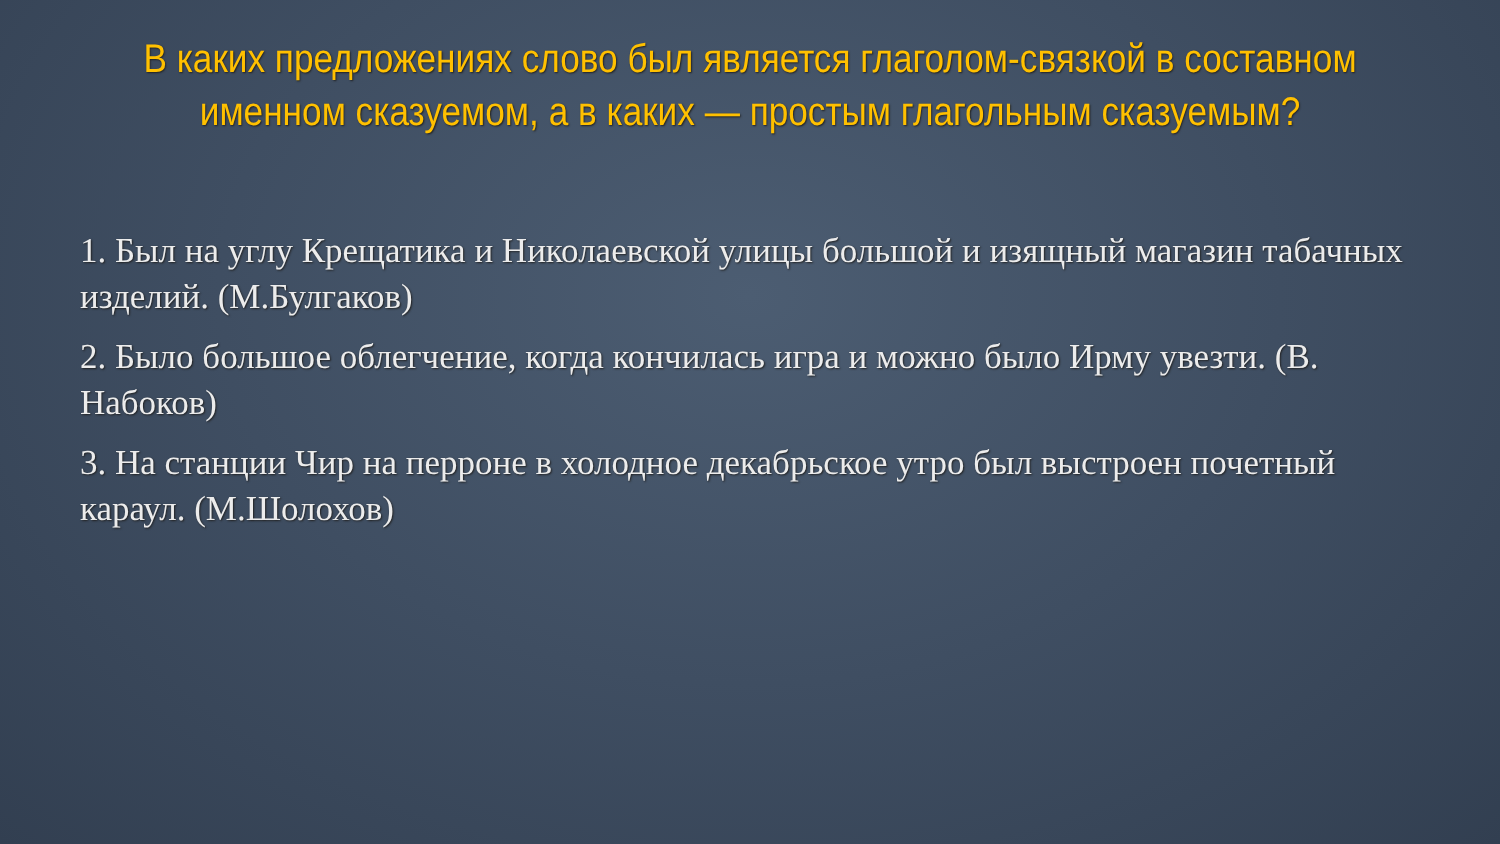В каких предложениях слово был является глаголом-связкой в составном именном сказуемом, а в каких — простым глагольным сказуемым?
1. Был на углу Крещатика и Николаевской улицы большой и изящный магазин табачных изделий. (М.Булгаков)
2. Было большое облегчение, когда кончилась игра и можно было Ирму увезти. (В. Набоков)
3. На станции Чир на перроне в холодное декабрьское утро был выстроен почетный караул. (М.Шолохов)